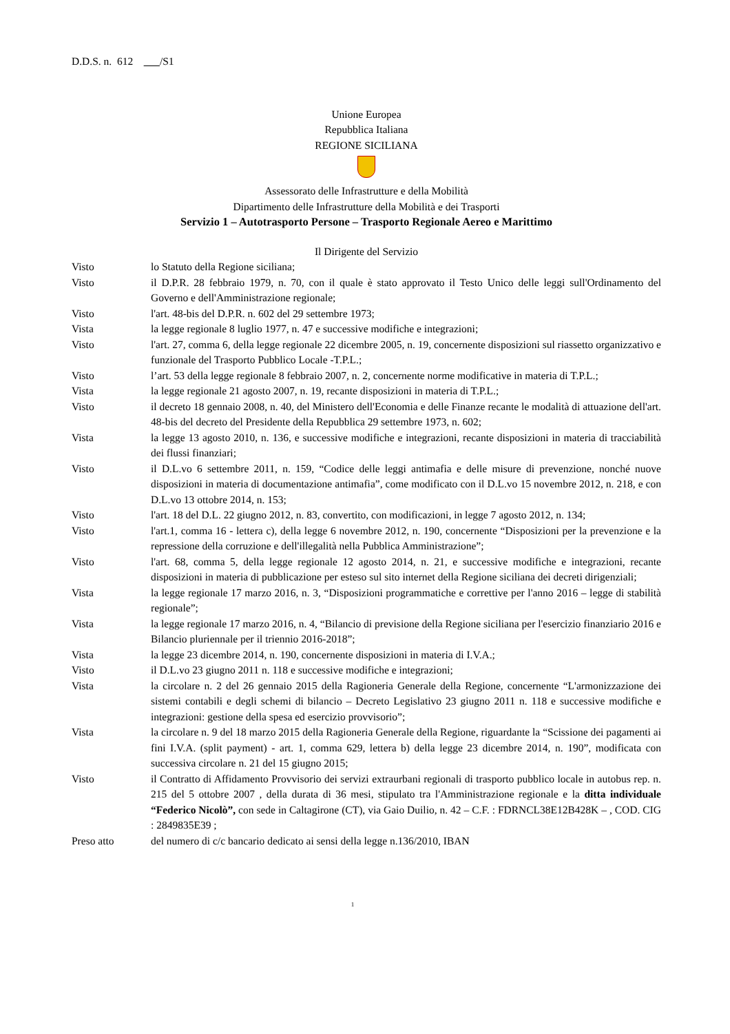D.D.S. n. 612 /S1
Unione Europea
Repubblica Italiana
REGIONE SICILIANA
Assessorato delle Infrastrutture e della Mobilità
Dipartimento delle Infrastrutture della Mobilità e dei Trasporti
Servizio 1 – Autotrasporto Persone – Trasporto Regionale Aereo e Marittimo
Il Dirigente del Servizio
Visto lo Statuto della Regione siciliana;
Visto il D.P.R. 28 febbraio 1979, n. 70, con il quale è stato approvato il Testo Unico delle leggi sull'Ordinamento del Governo e dell'Amministrazione regionale;
Visto l'art. 48-bis del D.P.R. n. 602 del 29 settembre 1973;
Vista la legge regionale 8 luglio 1977, n. 47 e successive modifiche e integrazioni;
Visto l'art. 27, comma 6, della legge regionale 22 dicembre 2005, n. 19, concernente disposizioni sul riassetto organizzativo e funzionale del Trasporto Pubblico Locale -T.P.L.;
Visto l’art. 53 della legge regionale 8 febbraio 2007, n. 2, concernente norme modificative in materia di T.P.L.;
Vista la legge regionale 21 agosto 2007, n. 19, recante disposizioni in materia di T.P.L.;
Visto il decreto 18 gennaio 2008, n. 40, del Ministero dell'Economia e delle Finanze recante le modalità di attuazione dell'art. 48-bis del decreto del Presidente della Repubblica 29 settembre 1973, n. 602;
Vista la legge 13 agosto 2010, n. 136, e successive modifiche e integrazioni, recante disposizioni in materia di tracciabilità dei flussi finanziari;
Visto il D.L.vo 6 settembre 2011, n. 159, “Codice delle leggi antimafia e delle misure di prevenzione, nonché nuove disposizioni in materia di documentazione antimafia”, come modificato con il D.L.vo 15 novembre 2012, n. 218, e con D.L.vo 13 ottobre 2014, n. 153;
Visto l'art. 18 del D.L. 22 giugno 2012, n. 83, convertito, con modificazioni, in legge 7 agosto 2012, n. 134;
Visto l'art.1, comma 16 - lettera c), della legge 6 novembre 2012, n. 190, concernente “Disposizioni per la prevenzione e la repressione della corruzione e dell'illegalità nella Pubblica Amministrazione”;
Visto l'art. 68, comma 5, della legge regionale 12 agosto 2014, n. 21, e successive modifiche e integrazioni, recante disposizioni in materia di pubblicazione per esteso sul sito internet della Regione siciliana dei decreti dirigenziali;
Vista la legge regionale 17 marzo 2016, n. 3, “Disposizioni programmatiche e correttive per l'anno 2016 – legge di stabilità regionale”;
Vista la legge regionale 17 marzo 2016, n. 4, “Bilancio di previsione della Regione siciliana per l'esercizio finanziario 2016 e Bilancio pluriennale per il triennio 2016-2018”;
Vista la legge 23 dicembre 2014, n. 190, concernente disposizioni in materia di I.V.A.;
Visto il D.L.vo 23 giugno 2011 n. 118 e successive modifiche e integrazioni;
Vista la circolare n. 2 del 26 gennaio 2015 della Ragioneria Generale della Regione, concernente “L'armonizzazione dei sistemi contabili e degli schemi di bilancio – Decreto Legislativo 23 giugno 2011 n. 118 e successive modifiche e integrazioni: gestione della spesa ed esercizio provvisorio”;
Vista la circolare n. 9 del 18 marzo 2015 della Ragioneria Generale della Regione, riguardante la “Scissione dei pagamenti ai fini I.V.A. (split payment) - art. 1, comma 629, lettera b) della legge 23 dicembre 2014, n. 190”, modificata con successiva circolare n. 21 del 15 giugno 2015;
Visto il Contratto di Affidamento Provvisorio dei servizi extraurbani regionali di trasporto pubblico locale in autobus rep. n. 215 del 5 ottobre 2007 , della durata di 36 mesi, stipulato tra l'Amministrazione regionale e la ditta individuale “Federico Nicolò”, con sede in Caltagirone (CT), via Gaio Duilio, n. 42 – C.F. : FDRNCL38E12B428K – , COD. CIG : 2849835E39 ;
Preso atto del numero di c/c bancario dedicato ai sensi della legge n.136/2010, IBAN
1